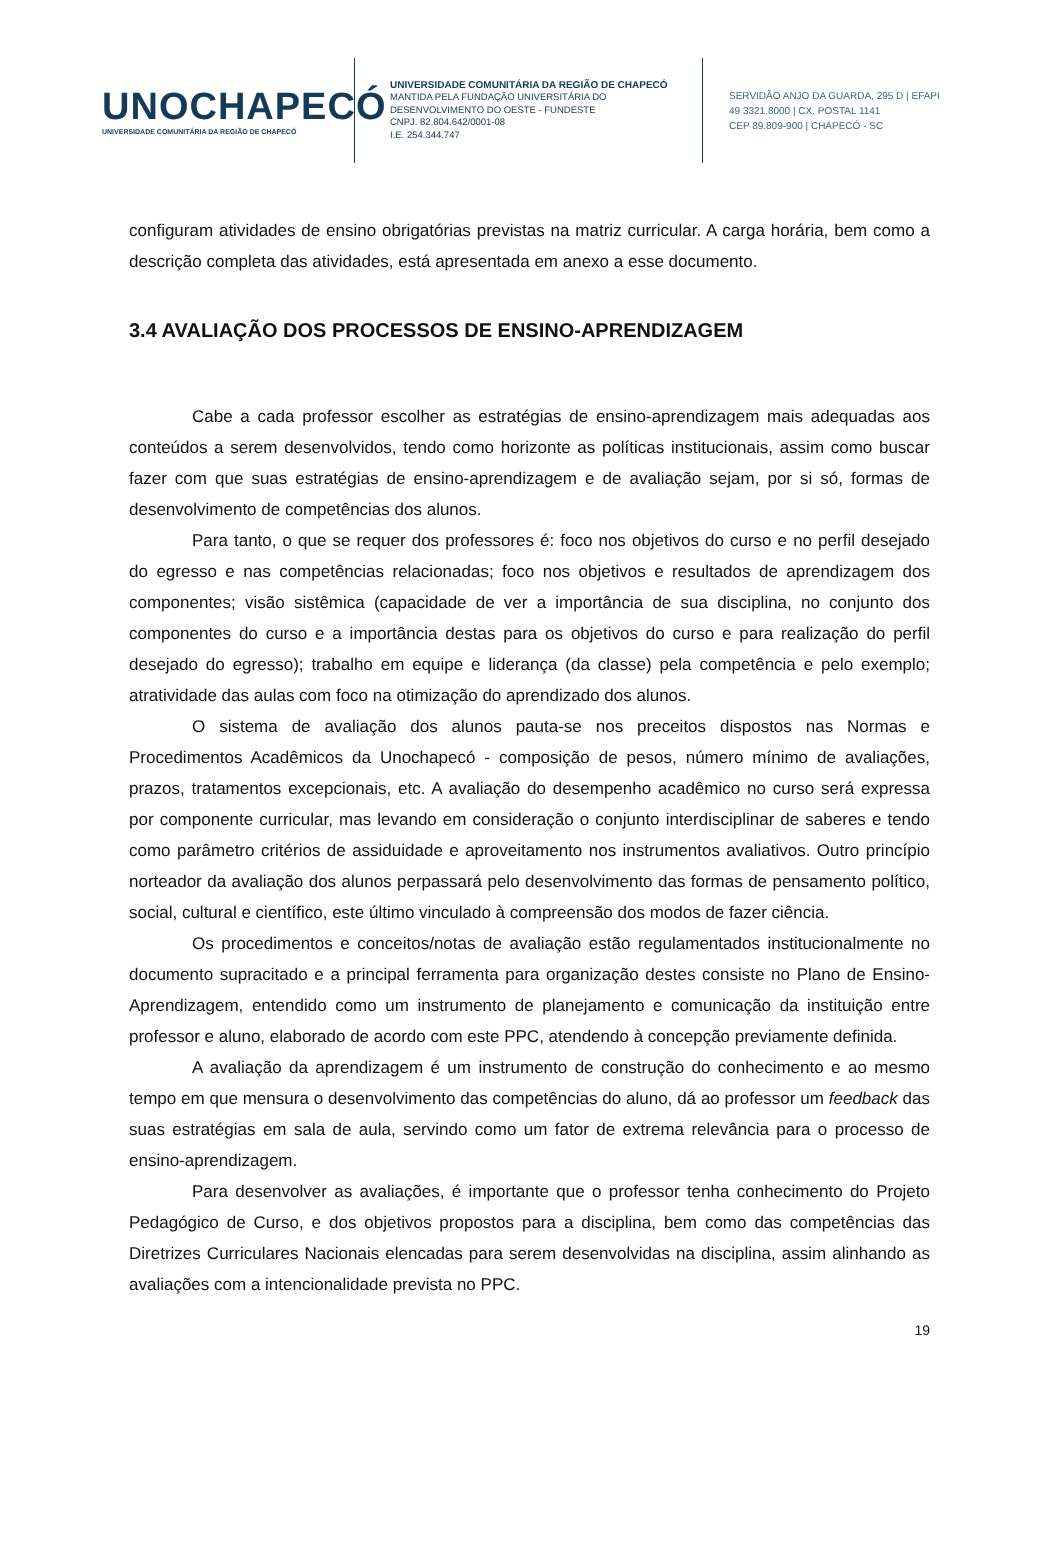UNOCHAPECÓ
UNIVERSIDADE COMUNITÁRIA DA REGIÃO DE CHAPECÓ
UNIVERSIDADE COMUNITÁRIA DA REGIÃO DE CHAPECÓ
MANTIDA PELA FUNDAÇÃO UNIVERSITÁRIA DO
DESENVOLVIMENTO DO OESTE - FUNDESTE
CNPJ. 82.804.642/0001-08
I.E. 254.344.747
SERVIDÃO ANJO DA GUARDA, 295 D | EFAPI
49 3321.8000 | CX. POSTAL 1141
CEP 89.809-900 | CHAPECÓ - SC
configuram atividades de ensino obrigatórias previstas na matriz curricular. A carga horária, bem como a descrição completa das atividades, está apresentada em anexo a esse documento.
3.4 AVALIAÇÃO DOS PROCESSOS DE ENSINO-APRENDIZAGEM
Cabe a cada professor escolher as estratégias de ensino-aprendizagem mais adequadas aos conteúdos a serem desenvolvidos, tendo como horizonte as políticas institucionais, assim como buscar fazer com que suas estratégias de ensino-aprendizagem e de avaliação sejam, por si só, formas de desenvolvimento de competências dos alunos.
Para tanto, o que se requer dos professores é: foco nos objetivos do curso e no perfil desejado do egresso e nas competências relacionadas; foco nos objetivos e resultados de aprendizagem dos componentes; visão sistêmica (capacidade de ver a importância de sua disciplina, no conjunto dos componentes do curso e a importância destas para os objetivos do curso e para realização do perfil desejado do egresso); trabalho em equipe e liderança (da classe) pela competência e pelo exemplo; atratividade das aulas com foco na otimização do aprendizado dos alunos.
O sistema de avaliação dos alunos pauta-se nos preceitos dispostos nas Normas e Procedimentos Acadêmicos da Unochapecó - composição de pesos, número mínimo de avaliações, prazos, tratamentos excepcionais, etc. A avaliação do desempenho acadêmico no curso será expressa por componente curricular, mas levando em consideração o conjunto interdisciplinar de saberes e tendo como parâmetro critérios de assiduidade e aproveitamento nos instrumentos avaliativos. Outro princípio norteador da avaliação dos alunos perpassará pelo desenvolvimento das formas de pensamento político, social, cultural e científico, este último vinculado à compreensão dos modos de fazer ciência.
Os procedimentos e conceitos/notas de avaliação estão regulamentados institucionalmente no documento supracitado e a principal ferramenta para organização destes consiste no Plano de Ensino-Aprendizagem, entendido como um instrumento de planejamento e comunicação da instituição entre professor e aluno, elaborado de acordo com este PPC, atendendo à concepção previamente definida.
A avaliação da aprendizagem é um instrumento de construção do conhecimento e ao mesmo tempo em que mensura o desenvolvimento das competências do aluno, dá ao professor um feedback das suas estratégias em sala de aula, servindo como um fator de extrema relevância para o processo de ensino-aprendizagem.
Para desenvolver as avaliações, é importante que o professor tenha conhecimento do Projeto Pedagógico de Curso, e dos objetivos propostos para a disciplina, bem como das competências das Diretrizes Curriculares Nacionais elencadas para serem desenvolvidas na disciplina, assim alinhando as avaliações com a intencionalidade prevista no PPC.
19